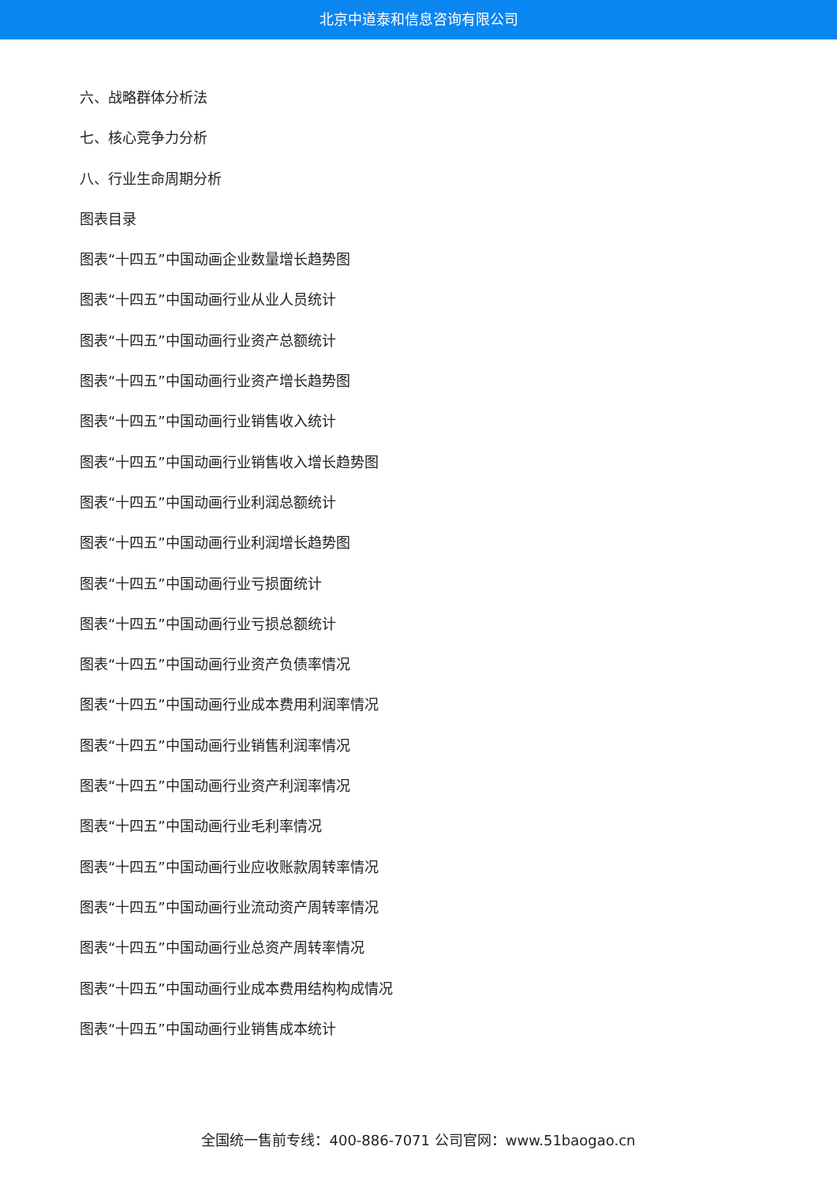北京中道泰和信息咨询有限公司
六、战略群体分析法
七、核心竞争力分析
八、行业生命周期分析
图表目录
图表“十四五”中国动画企业数量增长趋势图
图表“十四五”中国动画行业从业人员统计
图表“十四五”中国动画行业资产总额统计
图表“十四五”中国动画行业资产增长趋势图
图表“十四五”中国动画行业销售收入统计
图表“十四五”中国动画行业销售收入增长趋势图
图表“十四五”中国动画行业利润总额统计
图表“十四五”中国动画行业利润增长趋势图
图表“十四五”中国动画行业亏损面统计
图表“十四五”中国动画行业亏损总额统计
图表“十四五”中国动画行业资产负债率情况
图表“十四五”中国动画行业成本费用利润率情况
图表“十四五”中国动画行业销售利润率情况
图表“十四五”中国动画行业资产利润率情况
图表“十四五”中国动画行业毛利率情况
图表“十四五”中国动画行业应收账款周转率情况
图表“十四五”中国动画行业流动资产周转率情况
图表“十四五”中国动画行业总资产周转率情况
图表“十四五”中国动画行业成本费用结构构成情况
图表“十四五”中国动画行业销售成本统计
全国统一售前专线：400-886-7071 公司官网：www.51baogao.cn